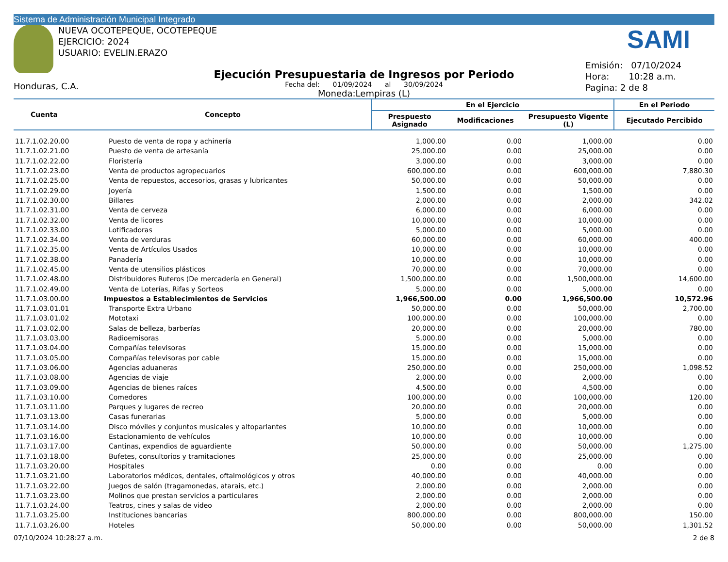Sistema de Administración Municipal Integrado
NUEVA OCOTEPEQUE, OCOTEPEQUE
EJERCICIO: 2024
USUARIO: EVELIN.ERAZO
Honduras, C.A.
SAMI
Ejecución Presupuestaria de Ingresos por Periodo
Fecha del: 01/09/2024 al 30/09/2024
Moneda:Lempiras (L)
Emisión: 07/10/2024
Hora: 10:28 a.m.
Pagina: 2 de 8
| Cuenta | Concepto | En el Ejercicio | | | En el Periodo |
| --- | --- | --- | --- | --- | --- |
| | | Prespuesto Asignado | Modificaciones | Presupuesto Vigente (L) | Ejecutado Percibido |
| 11.7.1.02.20.00 | Puesto de venta de ropa y achinería | 1,000.00 | 0.00 | 1,000.00 | 0.00 |
| 11.7.1.02.21.00 | Puesto de venta de artesanía | 25,000.00 | 0.00 | 25,000.00 | 0.00 |
| 11.7.1.02.22.00 | Floristería | 3,000.00 | 0.00 | 3,000.00 | 0.00 |
| 11.7.1.02.23.00 | Venta de productos agropecuarios | 600,000.00 | 0.00 | 600,000.00 | 7,880.30 |
| 11.7.1.02.25.00 | Venta de repuestos, accesorios, grasas y lubricantes | 50,000.00 | 0.00 | 50,000.00 | 0.00 |
| 11.7.1.02.29.00 | Joyería | 1,500.00 | 0.00 | 1,500.00 | 0.00 |
| 11.7.1.02.30.00 | Billares | 2,000.00 | 0.00 | 2,000.00 | 342.02 |
| 11.7.1.02.31.00 | Venta de cerveza | 6,000.00 | 0.00 | 6,000.00 | 0.00 |
| 11.7.1.02.32.00 | Venta de licores | 10,000.00 | 0.00 | 10,000.00 | 0.00 |
| 11.7.1.02.33.00 | Lotificadoras | 5,000.00 | 0.00 | 5,000.00 | 0.00 |
| 11.7.1.02.34.00 | Venta de verduras | 60,000.00 | 0.00 | 60,000.00 | 400.00 |
| 11.7.1.02.35.00 | Venta de Artículos Usados | 10,000.00 | 0.00 | 10,000.00 | 0.00 |
| 11.7.1.02.38.00 | Panadería | 10,000.00 | 0.00 | 10,000.00 | 0.00 |
| 11.7.1.02.45.00 | Venta de utensilios plásticos | 70,000.00 | 0.00 | 70,000.00 | 0.00 |
| 11.7.1.02.48.00 | Distribuidores Ruteros (De mercadería en General) | 1,500,000.00 | 0.00 | 1,500,000.00 | 14,600.00 |
| 11.7.1.02.49.00 | Venta de Loterías, Rifas y Sorteos | 5,000.00 | 0.00 | 5,000.00 | 0.00 |
| 11.7.1.03.00.00 | Impuestos a Establecimientos de Servicios | 1,966,500.00 | 0.00 | 1,966,500.00 | 10,572.96 |
| 11.7.1.03.01.01 | Transporte Extra Urbano | 50,000.00 | 0.00 | 50,000.00 | 2,700.00 |
| 11.7.1.03.01.02 | Mototaxi | 100,000.00 | 0.00 | 100,000.00 | 0.00 |
| 11.7.1.03.02.00 | Salas de belleza, barberías | 20,000.00 | 0.00 | 20,000.00 | 780.00 |
| 11.7.1.03.03.00 | Radioemisoras | 5,000.00 | 0.00 | 5,000.00 | 0.00 |
| 11.7.1.03.04.00 | Compañías televisoras | 15,000.00 | 0.00 | 15,000.00 | 0.00 |
| 11.7.1.03.05.00 | Compañías televisoras por cable | 15,000.00 | 0.00 | 15,000.00 | 0.00 |
| 11.7.1.03.06.00 | Agencias aduaneras | 250,000.00 | 0.00 | 250,000.00 | 1,098.52 |
| 11.7.1.03.08.00 | Agencias de viaje | 2,000.00 | 0.00 | 2,000.00 | 0.00 |
| 11.7.1.03.09.00 | Agencias de bienes raíces | 4,500.00 | 0.00 | 4,500.00 | 0.00 |
| 11.7.1.03.10.00 | Comedores | 100,000.00 | 0.00 | 100,000.00 | 120.00 |
| 11.7.1.03.11.00 | Parques y lugares de recreo | 20,000.00 | 0.00 | 20,000.00 | 0.00 |
| 11.7.1.03.13.00 | Casas funerarias | 5,000.00 | 0.00 | 5,000.00 | 0.00 |
| 11.7.1.03.14.00 | Disco móviles y conjuntos musicales y altoparlantes | 10,000.00 | 0.00 | 10,000.00 | 0.00 |
| 11.7.1.03.16.00 | Estacionamiento de vehículos | 10,000.00 | 0.00 | 10,000.00 | 0.00 |
| 11.7.1.03.17.00 | Cantinas, expendios de aguardiente | 50,000.00 | 0.00 | 50,000.00 | 1,275.00 |
| 11.7.1.03.18.00 | Bufetes, consultorios y tramitaciones | 25,000.00 | 0.00 | 25,000.00 | 0.00 |
| 11.7.1.03.20.00 | Hospitales | 0.00 | 0.00 | 0.00 | 0.00 |
| 11.7.1.03.21.00 | Laboratorios médicos, dentales, oftalmológicos y otros | 40,000.00 | 0.00 | 40,000.00 | 0.00 |
| 11.7.1.03.22.00 | Juegos de salón (tragamonedas, atarais, etc.) | 2,000.00 | 0.00 | 2,000.00 | 0.00 |
| 11.7.1.03.23.00 | Molinos que prestan servicios a particulares | 2,000.00 | 0.00 | 2,000.00 | 0.00 |
| 11.7.1.03.24.00 | Teatros, cines y salas de video | 2,000.00 | 0.00 | 2,000.00 | 0.00 |
| 11.7.1.03.25.00 | Instituciones bancarias | 800,000.00 | 0.00 | 800,000.00 | 150.00 |
| 11.7.1.03.26.00 | Hoteles | 50,000.00 | 0.00 | 50,000.00 | 1,301.52 |
07/10/2024 10:28:27 a.m. 2 de 8